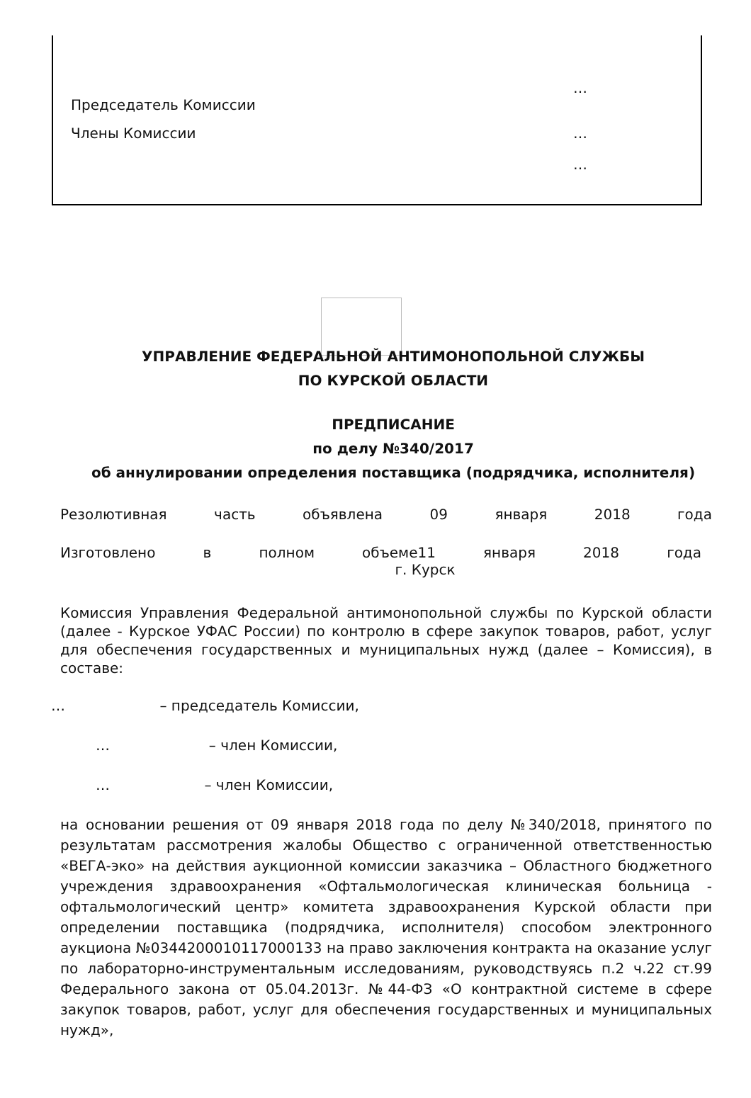…
Председатель Комиссии
Члены Комиссии …
…
УПРАВЛЕНИЕ ФЕДЕРАЛЬНОЙ АНТИМОНОПОЛЬНОЙ СЛУЖБЫ
ПО КУРСКОЙ ОБЛАСТИ
ПРЕДПИСАНИЕ
по делу №340/2017
об аннулировании определения поставщика (подрядчика, исполнителя)
Резолютивная часть объявлена 09 января 2018 года
Изготовлено в полном объеме11 января 2018 года
г. Курск
Комиссия Управления Федеральной антимонопольной службы по Курской области (далее - Курское УФАС России) по контролю в сфере закупок товаров, работ, услуг для обеспечения государственных и муниципальных нужд (далее – Комиссия), в составе:
… – председатель Комиссии,
… – член Комиссии,
… – член Комиссии,
на основании решения от 09 января 2018 года по делу №340/2018, принятого по результатам рассмотрения жалобы Общество с ограниченной ответственностью «ВЕГА-эко» на действия аукционной комиссии заказчика – Областного бюджетного учреждения здравоохранения «Офтальмологическая клиническая больница - офтальмологический центр» комитета здравоохранения Курской области при определении поставщика (подрядчика, исполнителя) способом электронного аукциона №0344200010117000133 на право заключения контракта на оказание услуг по лабораторно-инструментальным исследованиям, руководствуясь п.2 ч.22 ст.99 Федерального закона от 05.04.2013г. №44-ФЗ «О контрактной системе в сфере закупок товаров, работ, услуг для обеспечения государственных и муниципальных нужд»,